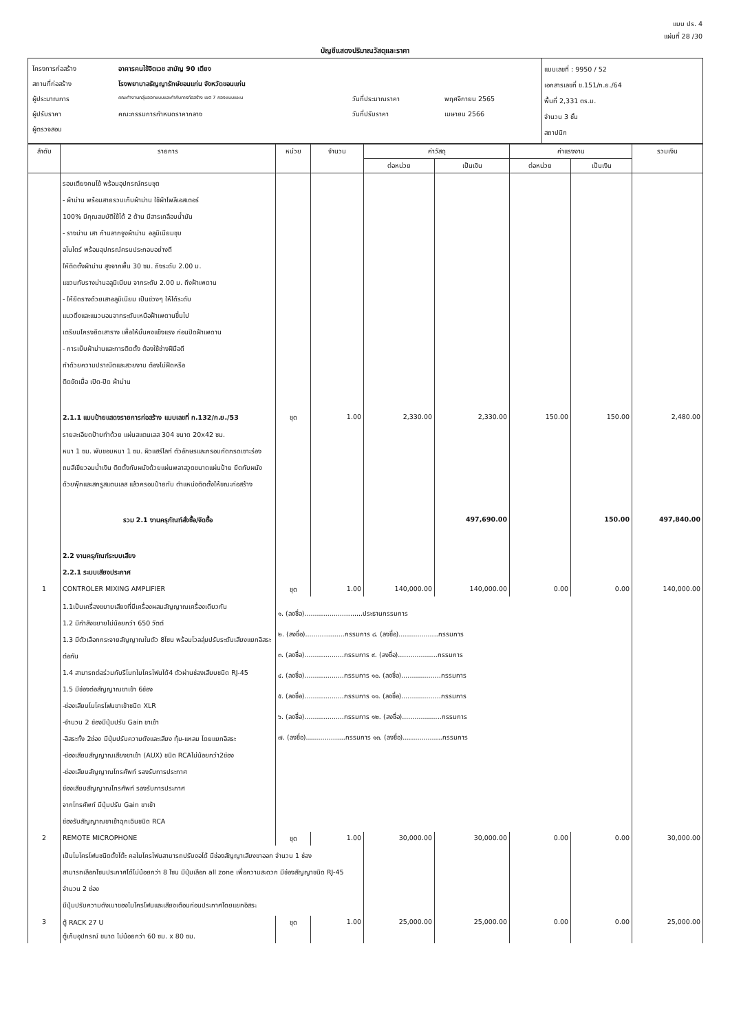แบบ ปร. 4
แผ่นที่ 28 /30
บัญชีแสดงปริมาณวัสดุและราคา
| / โครงการก่อสร้าง / อาคารคนไข้จิตเวช สามัญ 90 เตียง / / / / สถานที่ก่อสร้าง / โรงพยาบาลธัญญารักษ์ขอนแก่น จังหวัดขอนแก่น / / / / ผู้ประมาณการ / คณะทำงานกลุ่มออกแบบและกำกับการก่อสร้าง เขต 7 กองแบบแผน / วันที่ประมาณราคา / พฤศจิกายน 2565 / / ผู้ปรับราคา / คณะกรรมการกำหนดราคากลาง / วันที่ปรับราคา / เมษายน 2566 / / ผู้ตรวจสอบ / / / / | แบบเลขที่ : 9950 / 52 เอกสารเลขที่ ข.151/ก.ย./64 พื้นที่ 2,331 ตร.ม. จำนวน 3 ชั้น สถาปนิก |
| ลำดับ | รายการ | หน่วย | จำนวน | ค่าวัสดุ | | ค่าแรงงาน | | รวมเงิน |
| --- | --- | --- | --- | --- | --- | --- | --- | --- |
| | | | | ต่อหน่วย | เป็นเงิน | ต่อหน่วย | เป็นเงิน | |
| | รอบเตียงคนไข้ พร้อมอุปกรณ์ครบชุด - ผ้าม่าน พร้อมสายรวบเก็บผ้าม่าน ใช้ผ้าโพลีเอสเตอร์ 100% มีคุณสมบัติใช้ได้ 2 ด้าน มีสารเคลือบน้ำมัน - รางม่าน เสา ก้านลากจูงผ้าม่าน อลูมิเนียมชุบ อโนไดร์ พร้อมอุปกรณ์ครบประกอบอย่างดี ให้ติดตั้งผ้าม่าน สูงจากพื้น 30 ซม. ถึงระดับ 2.00 ม. แขวนกับรางม่านอลูมิเนียม จากระดับ 2.00 ม. ถึงฝ้าเพดาน - ให้ยึดรางด้วยเสาอลูมิเนียม เป็นช่วงๆ ให้ได้ระดับ แนวดิ่งและแนวนอนจากระดับเหนือฝ้าเพดานขึ้นไป เตรียมโครงยึดเสาราง เพื่อให้มั่นคงแข็งแรง ก่อนปิดฝ้าเพดาน - การเย็บผ้าม่านและการติดตั้ง ต้องใช้ช่างฝีมือดี ทำด้วยความปราณีตและสวยงาม ต้องไม่ฝืดหรือ ติดขัดเมื่อ เปิด-ปิด ผ้าม่าน | | | | | | | |
| | 2.1.1 แบบป้ายแสดงรายการก่อสร้าง แบบเลขที่ ก.132/ก.ย./53 | ชุด | 1.00 | 2,330.00 | 2,330.00 | 150.00 | 150.00 | 2,480.00 |
| | รายละเอียดป้ายทำด้วย แผ่นสแตนเลส 304 ขนาด 20x42 ซม. หนา 1 ซม. พับขอบหนา 1 ซม. ผิวแฮร์ไลท์ ตัวอักษรและกรอบกัดกรดเซาะร่อง ถมสีเขียวอมน้ำเงิน ติดตั้งกับผนังด้วยแผ่นพลาสวูดขนาดแผ่นป้าย ยึดกับผนัง ด้วยพุ๊กและสกรูสแตนเลส แล้วครอบป้ายทับ ตำแหน่งติดตั้งให้ขณะก่อสร้าง | | | | | | | |
| | รวม 2.1 งานครุภัณฑ์สั่งซื้อ/จัดซื้อ | | | | 497,690.00 | | 150.00 | 497,840.00 |
| | 2.2 งานครุภัณฑ์ระบบเสียง 2.2.1 ระบบเสียงประกาศ | | | | | | | |
| 1 | CONTROLER MIXING AMPLIFIER | ชุด | 1.00 | 140,000.00 | 140,000.00 | 0.00 | 0.00 | 140,000.00 |
| | 1.1เป็นเครื่องขยายเสียงที่มีเครื่องผสมสัญญาณเครื่องเดียวกัน 1.2 มีกำลังขยายไม่น้อยกว่า 650 วัตต์ 1.3 มีตัวเลือกกระจายสัญญาณในตัว 8โซน พร้อมโวลลุ่มปรับระดับเสียงแยกอิสระต่อกัน 1.4 สามารถต่อร่วมกับรีโมทไมโครโฟนได้4 ตัวผ่านช่องเสียบชนิด RJ-45 1.5 มีช่องต่อสัญญาณขาเข้า 6ช่อง -ช่องเสียบไมโครโฟนขาเข้าชนิด XLR -จำนวน 2 ช่องมีปุ่มปรับ Gain ขาเข้า -อิสระทั้ง 2ช่อง มีปุ่มปรับความดังและเสียง ทุ้ม-แหลม โดยแยกอิสระ -ช่องเสียบสัญญาณเสียงขาเข้า (AUX) ชนิด RCAไม่น้อยกว่า2ช่อง -ช่องเสียบสัญญาณโทรศัพท์ รองรับการประกาศ ช่องเสียบสัญญาณโทรศัพท์ รองรับการประกาศ จากโทรศัพท์ มีปุ่มปรับ Gain ขาเข้า ช่องรับสัญญาณขาเข้าฉุกเฉินชนิด RCA | ๑. (ลงชื่อ)............................ประธานกรรมการ ๒. (ลงชื่อ)...................กรรมการ ๘. (ลงชื่อ)...................กรรมการ ๓. (ลงชื่อ)...................กรรมการ ๙. (ลงชื่อ)...................กรรมการ ๔. (ลงชื่อ)...................กรรมการ ๑๐. (ลงชื่อ)...................กรรมการ ๕. (ลงชื่อ)...................กรรมการ ๑๑. (ลงชื่อ)...................กรรมการ ๖. (ลงชื่อ)...................กรรมการ ๑๒. (ลงชื่อ)...................กรรมการ ๗. (ลงชื่อ)...................กรรมการ ๑๓. (ลงชื่อ)...................กรรมการ | | | | | | |
| 2 | REMOTE MICROPHONE | ชุด | 1.00 | 30,000.00 | 30,000.00 | 0.00 | 0.00 | 30,000.00 |
| | เป็นไมโครโฟนชนิดตั้งโต๊ะ คอไมโครโฟนสามารถปรับงอได้ มีช่องสัญญาเสียงขาออก จำนวน 1 ช่อง สามารถเลือกโซนประกาศได้ไม่น้อยกว่า 8 โซน มีปุ่มเลือก all zone เพื่อความสะดวก มีช่องสัญญาชนิด RJ-45 จำนวน 2 ช่อง มีปุ่มปรับความดังเบาของไมโครโฟนและเสียงเตือนก่อนประกาศโดยแยกอิสระ | | | | | | | |
| 3 | ตู้ RACK 27 U | ชุด | 1.00 | 25,000.00 | 25,000.00 | 0.00 | 0.00 | 25,000.00 |
| | ตู้เก็บอุปกรณ์ ขนาด ไม่น้อยกว่า 60 ซม. x 80 ซม. | | | | | | | |